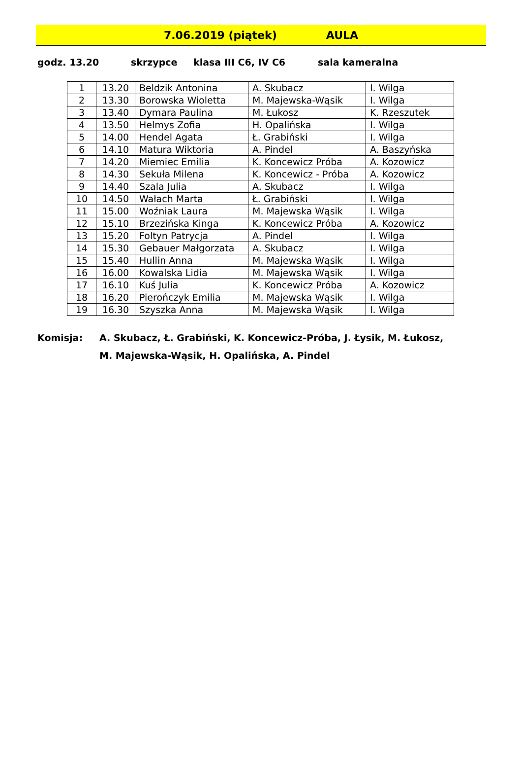7.06.2019 (piątek) AULA
godz. 13.20 skrzypce klasa III C6, IV C6 sala kameralna
| 1 | 13.20 | Beldzik Antonina | A. Skubacz | I. Wilga |
| 2 | 13.30 | Borowska Wioletta | M. Majewska-Wąsik | I. Wilga |
| 3 | 13.40 | Dymara Paulina | M. Łukosz | K. Rzeszutek |
| 4 | 13.50 | Helmys Zofia | H. Opalińska | I. Wilga |
| 5 | 14.00 | Hendel Agata | Ł. Grabiński | I. Wilga |
| 6 | 14.10 | Matura Wiktoria | A. Pindel | A. Baszyńska |
| 7 | 14.20 | Miemiec Emilia | K. Koncewicz Próba | A. Kozowicz |
| 8 | 14.30 | Sekuła Milena | K. Koncewicz - Próba | A. Kozowicz |
| 9 | 14.40 | Szala Julia | A. Skubacz | I. Wilga |
| 10 | 14.50 | Wałach Marta | Ł. Grabiński | I. Wilga |
| 11 | 15.00 | Woźniak Laura | M. Majewska Wąsik | I. Wilga |
| 12 | 15.10 | Brzezińska Kinga | K. Koncewicz Próba | A. Kozowicz |
| 13 | 15.20 | Foltyn Patrycja | A. Pindel | I. Wilga |
| 14 | 15.30 | Gebauer Małgorzata | A. Skubacz | I. Wilga |
| 15 | 15.40 | Hullin Anna | M. Majewska Wąsik | I. Wilga |
| 16 | 16.00 | Kowalska Lidia | M. Majewska Wąsik | I. Wilga |
| 17 | 16.10 | Kuś Julia | K. Koncewicz Próba | A. Kozowicz |
| 18 | 16.20 | Pierończyk Emilia | M. Majewska Wąsik | I. Wilga |
| 19 | 16.30 | Szyszka Anna | M. Majewska Wąsik | I. Wilga |
Komisja: A. Skubacz, Ł. Grabiński, K. Koncewicz-Próba, J. Łysik, M. Łukosz,
M. Majewska-Wąsik, H. Opalińska, A. Pindel